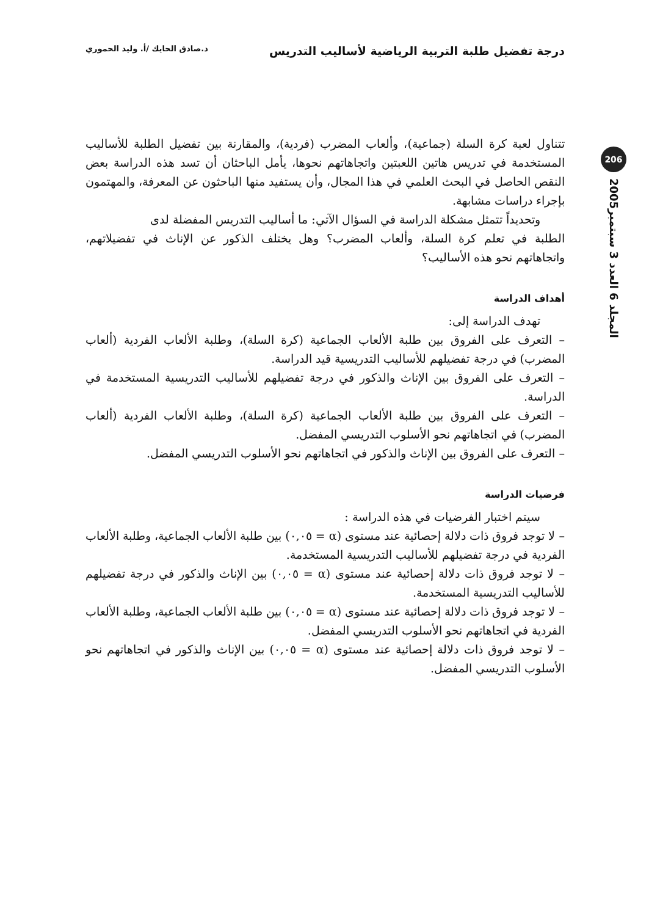درجة تفضيل طلبة التربية الرياضية لأساليب التدريس د.صادق الحايك /أ. وليد الحموري
206
المجلد 6 العدد 3 سبتمبر2005
تتناول لعبة كرة السلة (جماعية)، وألعاب المضرب (فردية)، والمقارنة بين تفضيل الطلبة للأساليب المستخدمة في تدريس هاتين اللعبتين واتجاهاتهم نحوها، يأمل الباحثان أن تسد هذه الدراسة بعض النقص الحاصل في البحث العلمي في هذا المجال، وأن يستفيد منها الباحثون عن المعرفة، والمهتمون بإجراء دراسات مشابهة.
وتحديداً تتمثل مشكلة الدراسة في السؤال الآتي: ما أساليب التدريس المفضلة لدى
الطلبة في تعلم كرة السلة، وألعاب المضرب؟ وهل يختلف الذكور عن الإناث في تفضيلاتهم، واتجاهاتهم نحو هذه الأساليب؟
أهداف الدراسة
تهدف الدراسة إلى:
– التعرف على الفروق بين طلبة الألعاب الجماعية (كرة السلة)، وطلبة الألعاب الفردية (ألعاب المضرب) في درجة تفضيلهم للأساليب التدريسية قيد الدراسة.
– التعرف على الفروق بين الإناث والذكور في درجة تفضيلهم للأساليب التدريسية المستخدمة في الدراسة.
– التعرف على الفروق بين طلبة الألعاب الجماعية (كرة السلة)، وطلبة الألعاب الفردية (ألعاب المضرب) في اتجاهاتهم نحو الأسلوب التدريسي المفضل.
– التعرف على الفروق بين الإناث والذكور في اتجاهاتهم نحو الأسلوب التدريسي المفضل.
فرضيات الدراسة
سيتم اختبار الفرضيات في هذه الدراسة :
– لا توجد فروق ذات دلالة إحصائية عند مستوى (α = ٠,٠٥) بين طلبة الألعاب الجماعية، وطلبة الألعاب الفردية في درجة تفضيلهم للأساليب التدريسية المستخدمة.
– لا توجد فروق ذات دلالة إحصائية عند مستوى (α = ٠,٠٥) بين الإناث والذكور في درجة تفضيلهم للأساليب التدريسية المستخدمة.
– لا توجد فروق ذات دلالة إحصائية عند مستوى (α = ٠,٠٥) بين طلبة الألعاب الجماعية، وطلبة الألعاب الفردية في اتجاهاتهم نحو الأسلوب التدريسي المفضل.
– لا توجد فروق ذات دلالة إحصائية عند مستوى (α = ٠,٠٥) بين الإناث والذكور في اتجاهاتهم نحو الأسلوب التدريسي المفضل.